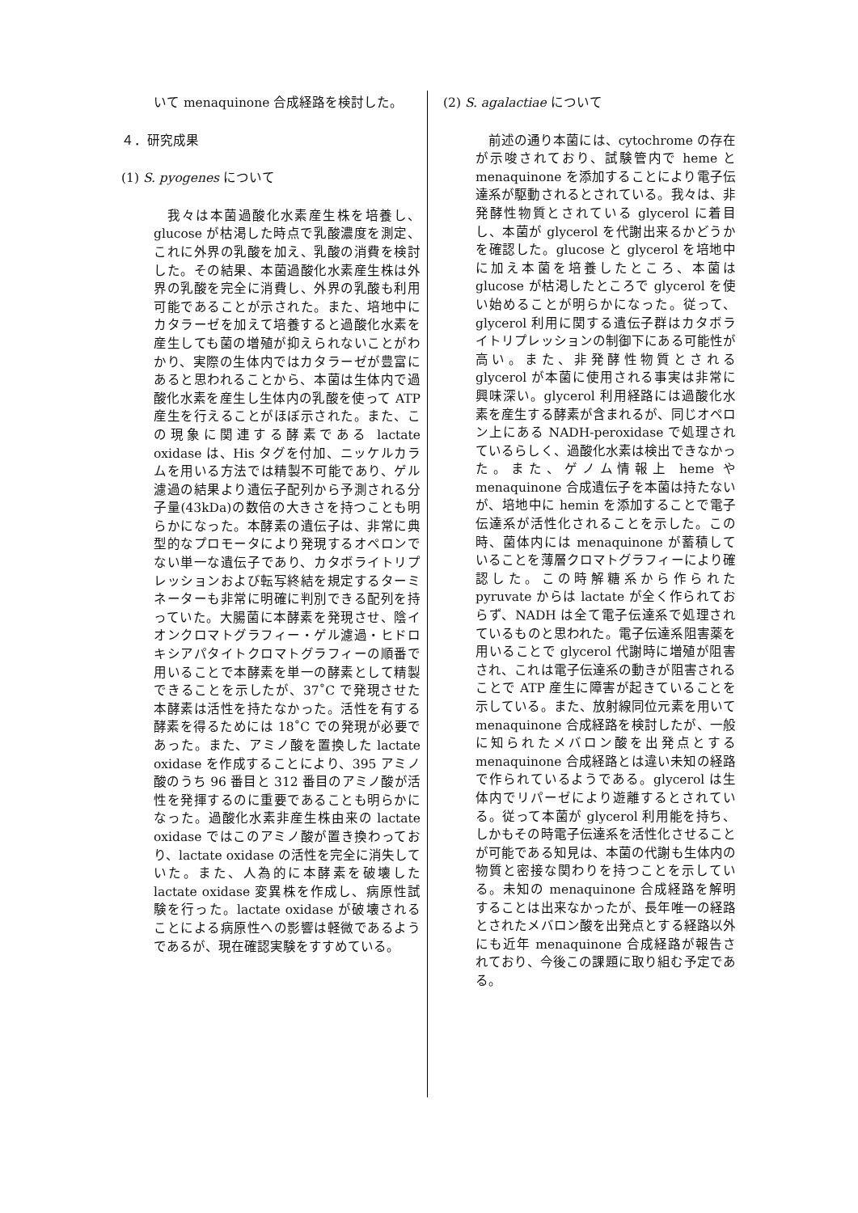いて menaquinone 合成経路を検討した。
４．研究成果
(1) S. pyogenes について
　我々は本菌過酸化水素産生株を培養し、glucose が枯渇した時点で乳酸濃度を測定、これに外界の乳酸を加え、乳酸の消費を検討した。その結果、本菌過酸化水素産生株は外界の乳酸を完全に消費し、外界の乳酸も利用可能であることが示された。また、培地中にカタラーゼを加えて培養すると過酸化水素を産生しても菌の増殖が抑えられないことがわかり、実際の生体内ではカタラーゼが豊富にあると思われることから、本菌は生体内で過酸化水素を産生し生体内の乳酸を使って ATP 産生を行えることがほぼ示された。また、この現象に関連する酵素である lactate oxidase は、His タグを付加、ニッケルカラムを用いる方法では精製不可能であり、ゲル濾過の結果より遺伝子配列から予測される分子量(43kDa)の数倍の大きさを持つことも明らかになった。本酵素の遺伝子は、非常に典型的なプロモータにより発現するオペロンでない単一な遺伝子であり、カタボライトリプレッションおよび転写終結を規定するターミネーターも非常に明確に判別できる配列を持っていた。大腸菌に本酵素を発現させ、陰イオンクロマトグラフィー・ゲル濾過・ヒドロキシアパタイトクロマトグラフィーの順番で用いることで本酵素を単一の酵素として精製できることを示したが、37˚C で発現させた本酵素は活性を持たなかった。活性を有する酵素を得るためには 18˚C での発現が必要であった。また、アミノ酸を置換した lactate oxidase を作成することにより、395 アミノ酸のうち 96 番目と 312 番目のアミノ酸が活性を発揮するのに重要であることも明らかになった。過酸化水素非産生株由来の lactate oxidase ではこのアミノ酸が置き換わっており、lactate oxidase の活性を完全に消失していた。また、人為的に本酵素を破壊した lactate oxidase 変異株を作成し、病原性試験を行った。lactate oxidase が破壊されることによる病原性への影響は軽微であるようであるが、現在確認実験をすすめている。
(2) S. agalactiae について
　前述の通り本菌には、cytochrome の存在が示唆されており、試験管内で heme と menaquinone を添加することにより電子伝達系が駆動されるとされている。我々は、非発酵性物質とされている glycerol に着目し、本菌が glycerol を代謝出来るかどうかを確認した。glucose と glycerol を培地中に加え本菌を培養したところ、本菌は glucose が枯渇したところで glycerol を使い始めることが明らかになった。従って、glycerol 利用に関する遺伝子群はカタボライトリプレッションの制御下にある可能性が高い。また、非発酵性物質とされる glycerol が本菌に使用される事実は非常に興味深い。glycerol 利用経路には過酸化水素を産生する酵素が含まれるが、同じオペロン上にある NADH-peroxidase で処理されているらしく、過酸化水素は検出できなかった。また、ゲノム情報上 heme や menaquinone 合成遺伝子を本菌は持たないが、培地中に hemin を添加することで電子伝達系が活性化されることを示した。この時、菌体内には menaquinone が蓄積していることを薄層クロマトグラフィーにより確認した。この時解糖系から作られた pyruvate からは lactate が全く作られておらず、NADH は全て電子伝達系で処理されているものと思われた。電子伝達系阻害薬を用いることで glycerol 代謝時に増殖が阻害され、これは電子伝達系の動きが阻害されることで ATP 産生に障害が起きていることを示している。また、放射線同位元素を用いて menaquinone 合成経路を検討したが、一般に知られたメバロン酸を出発点とする menaquinone 合成経路とは違い未知の経路で作られているようである。glycerol は生体内でリパーゼにより遊離するとされている。従って本菌が glycerol 利用能を持ち、しかもその時電子伝達系を活性化させることが可能である知見は、本菌の代謝も生体内の物質と密接な関わりを持つことを示している。未知の menaquinone 合成経路を解明することは出来なかったが、長年唯一の経路とされたメバロン酸を出発点とする経路以外にも近年 menaquinone 合成経路が報告されており、今後この課題に取り組む予定である。